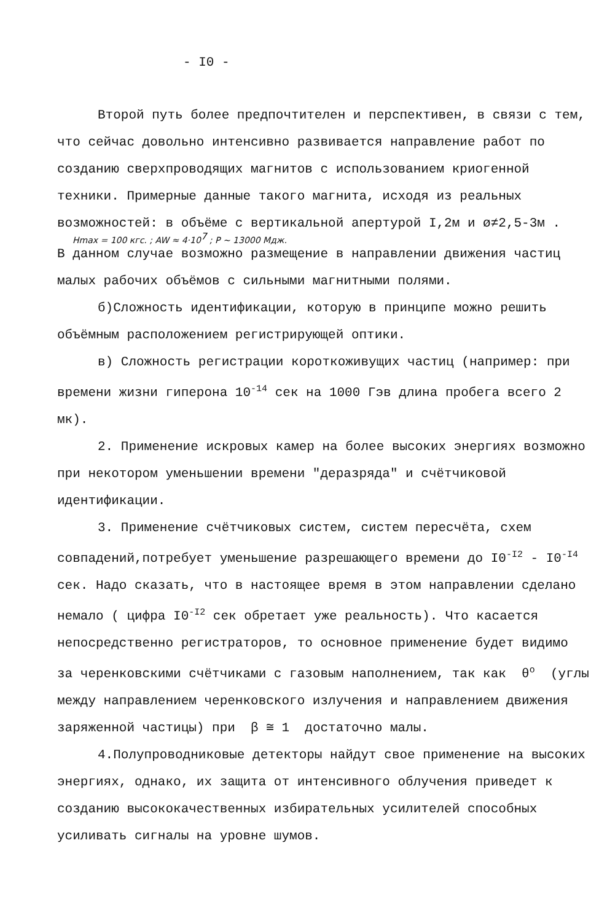- I0 -
Второй путь более предпочтителен и перспективен, в связи с тем, что сейчас довольно интенсивно развивается направление работ по созданию сверхпроводящих магнитов с использованием криогенной техники. Примерные данные такого магнита, исходя из реальных возможностей: в объёме с вертикальной апертурой I,2м и ø≠2,5-3м .
Hmax = 100 кгс. ; AW ≈ 4·10<sup>7</sup> ; P ~ 13000 Мдж.
В данном случае возможно размещение в направлении движения частиц малых рабочих объёмов с сильными магнитными полями.
б)Сложность идентификации, которую в принципе можно решить объёмным расположением регистрирующей оптики.
в) Сложность регистрации короткоживущих частиц (например: при времени жизни гиперона 10<sup>-14</sup> сек на 1000 Гэв длина пробега всего 2 мк).
2. Применение искровых камер на более высоких энергиях возможно при некотором уменьшении времени "деразряда" и счётчиковой идентификации.
3. Применение счётчиковых систем, систем пересчёта, схем совпадений,потребует уменьшение разрешающего времени до I0<sup>-I2</sup> - I0<sup>-I4</sup> сек. Надо сказать, что в настоящее время в этом направлении сделано немало ( цифра I0<sup>-I2</sup> сек обретает уже реальность). Что касается непосредственно регистраторов, то основное применение будет видимо за черенковскими счётчиками с газовым наполнением, так как θ<sup>о</sup> (углы между направлением черенковского излучения и направлением движения заряженной частицы) при β ≅ 1 достаточно малы.
4.Полупроводниковые детекторы найдут свое применение на высоких энергиях, однако, их защита от интенсивного облучения приведет к созданию высококачественных избирательных усилителей способных усиливать сигналы на уровне шумов.